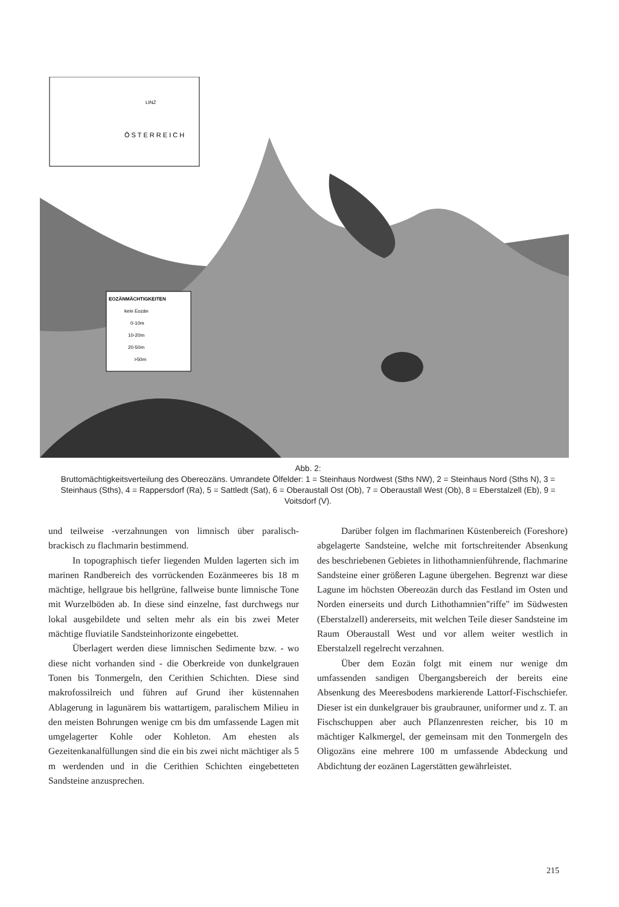Ö S T E R R E I C H
LINZ
EOZÄNMÄCHTIGKEITEN
kein Eozän
0-10m
10-20m
20-50m
>50m
Abb. 2:
Bruttomächtigkeitsverteilung des Obereozäns. Umrandete Ölfelder: 1 = Steinhaus Nordwest (Sths NW), 2 = Steinhaus Nord (Sths N), 3 = Steinhaus (Sths), 4 = Rappersdorf (Ra), 5 = Sattledt (Sat), 6 = Oberaustall Ost (Ob), 7 = Oberaustall West (Ob), 8 = Eberstalzell (Eb), 9 = Voitsdorf (V).
und teilweise -verzahnungen von limnisch über paralisch-brackisch zu flachmarin bestimmend.
In topographisch tiefer liegenden Mulden lagerten sich im marinen Randbereich des vorrückenden Eozänmeeres bis 18 m mächtige, hellgraue bis hellgrüne, fallweise bunte limnische Tone mit Wurzelböden ab. In diese sind einzelne, fast durchwegs nur lokal ausgebildete und selten mehr als ein bis zwei Meter mächtige fluviatile Sandsteinhorizonte eingebettet.
Überlagert werden diese limnischen Sedimente bzw. - wo diese nicht vorhanden sind - die Oberkreide von dunkelgrauen Tonen bis Tonmergeln, den Cerithien Schichten. Diese sind makrofossilreich und führen auf Grund iher küstennahen Ablagerung in lagunärem bis wattartigem, paralischem Milieu in den meisten Bohrungen wenige cm bis dm umfassende Lagen mit umgelagerter Kohle oder Kohleton. Am ehesten als Gezeitenkanalfüllungen sind die ein bis zwei nicht mächtiger als 5 m werdenden und in die Cerithien Schichten eingebetteten Sandsteine anzusprechen.
Darüber folgen im flachmarinen Küstenbereich (Foreshore) abgelagerte Sandsteine, welche mit fortschreitender Absenkung des beschriebenen Gebietes in lithothamnienführende, flachmarine Sandsteine einer größeren Lagune übergehen. Begrenzt war diese Lagune im höchsten Obereozän durch das Festland im Osten und Norden einerseits und durch Lithothamnien"riffe" im Südwesten (Eberstalzell) andererseits, mit welchen Teile dieser Sandsteine im Raum Oberaustall West und vor allem weiter westlich in Eberstalzell regelrecht verzahnen.
Über dem Eozän folgt mit einem nur wenige dm umfassenden sandigen Übergangsbereich der bereits eine Absenkung des Meeresbodens markierende Lattorf-Fischschiefer. Dieser ist ein dunkelgrauer bis graubrauner, uniformer und z. T. an Fischschuppen aber auch Pflanzenresten reicher, bis 10 m mächtiger Kalkmergel, der gemeinsam mit den Tonmergeln des Oligozäns eine mehrere 100 m umfassende Abdeckung und Abdichtung der eozänen Lagerstätten gewährleistet.
215